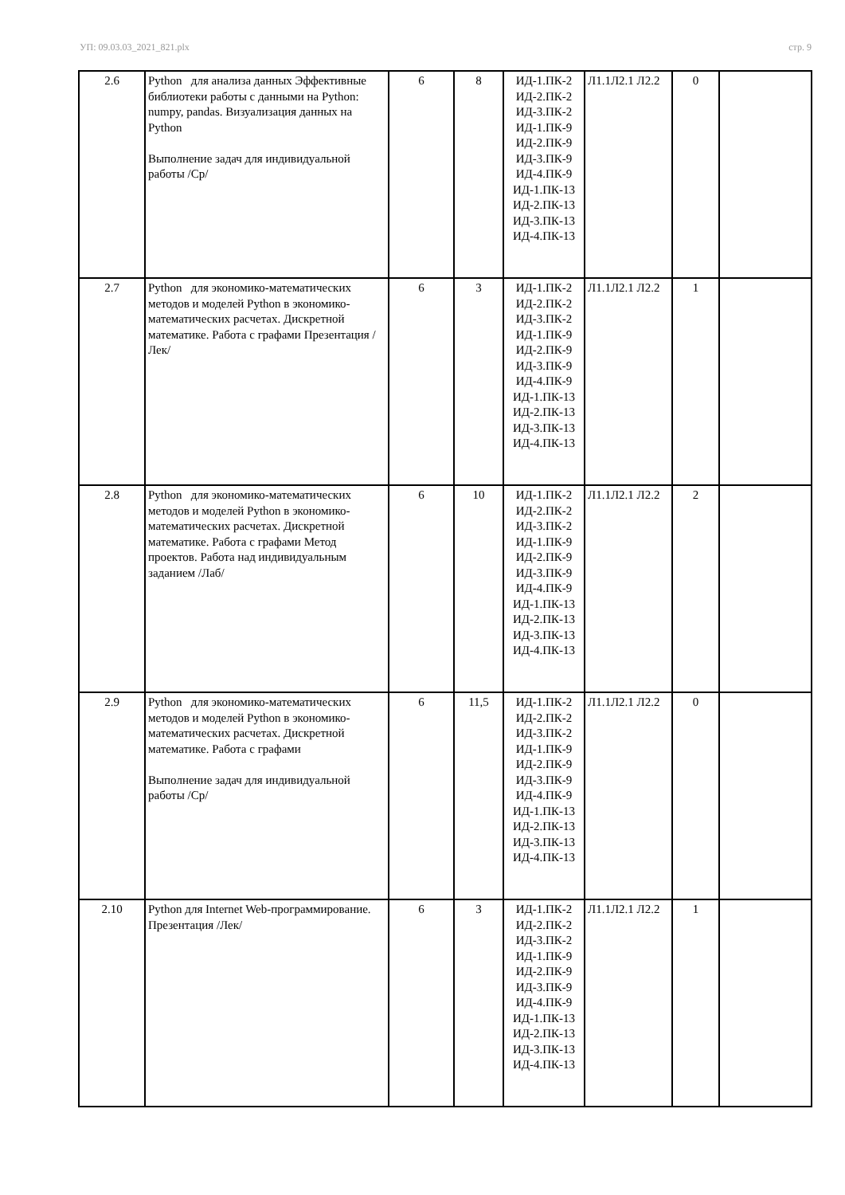УП: 09.03.03_2021_821.plx стр. 9
| 2.6 | Python для анализа данных Эффективные библиотеки работы с данными на Python: numpy, pandas. Визуализация данных на Python Выполнение задач для индивидуальной работы /Ср/ | 6 | 8 | ИД-1.ПК-2 ИД-2.ПК-2 ИД-3.ПК-2 ИД-1.ПК-9 ИД-2.ПК-9 ИД-3.ПК-9 ИД-4.ПК-9 ИД-1.ПК-13 ИД-2.ПК-13 ИД-3.ПК-13 ИД-4.ПК-13 | Л1.1Л2.1 Л2.2 | 0 | |
| 2.7 | Python для экономико-математических методов и моделей Python в экономико-математических расчетах. Дискретной математике. Работа с графами Презентация /Лек/ | 6 | 3 | ИД-1.ПК-2 ИД-2.ПК-2 ИД-3.ПК-2 ИД-1.ПК-9 ИД-2.ПК-9 ИД-3.ПК-9 ИД-4.ПК-9 ИД-1.ПК-13 ИД-2.ПК-13 ИД-3.ПК-13 ИД-4.ПК-13 | Л1.1Л2.1 Л2.2 | 1 | |
| 2.8 | Python для экономико-математических методов и моделей Python в экономико-математических расчетах. Дискретной математике. Работа с графами Метод проектов. Работа над индивидуальным заданием /Лаб/ | 6 | 10 | ИД-1.ПК-2 ИД-2.ПК-2 ИД-3.ПК-2 ИД-1.ПК-9 ИД-2.ПК-9 ИД-3.ПК-9 ИД-4.ПК-9 ИД-1.ПК-13 ИД-2.ПК-13 ИД-3.ПК-13 ИД-4.ПК-13 | Л1.1Л2.1 Л2.2 | 2 | |
| 2.9 | Python для экономико-математических методов и моделей Python в экономико-математических расчетах. Дискретной математике. Работа с графами Выполнение задач для индивидуальной работы /Ср/ | 6 | 11,5 | ИД-1.ПК-2 ИД-2.ПК-2 ИД-3.ПК-2 ИД-1.ПК-9 ИД-2.ПК-9 ИД-3.ПК-9 ИД-4.ПК-9 ИД-1.ПК-13 ИД-2.ПК-13 ИД-3.ПК-13 ИД-4.ПК-13 | Л1.1Л2.1 Л2.2 | 0 | |
| 2.10 | Python для Internet Web-программирование. Презентация /Лек/ | 6 | 3 | ИД-1.ПК-2 ИД-2.ПК-2 ИД-3.ПК-2 ИД-1.ПК-9 ИД-2.ПК-9 ИД-3.ПК-9 ИД-4.ПК-9 ИД-1.ПК-13 ИД-2.ПК-13 ИД-3.ПК-13 ИД-4.ПК-13 | Л1.1Л2.1 Л2.2 | 1 | |